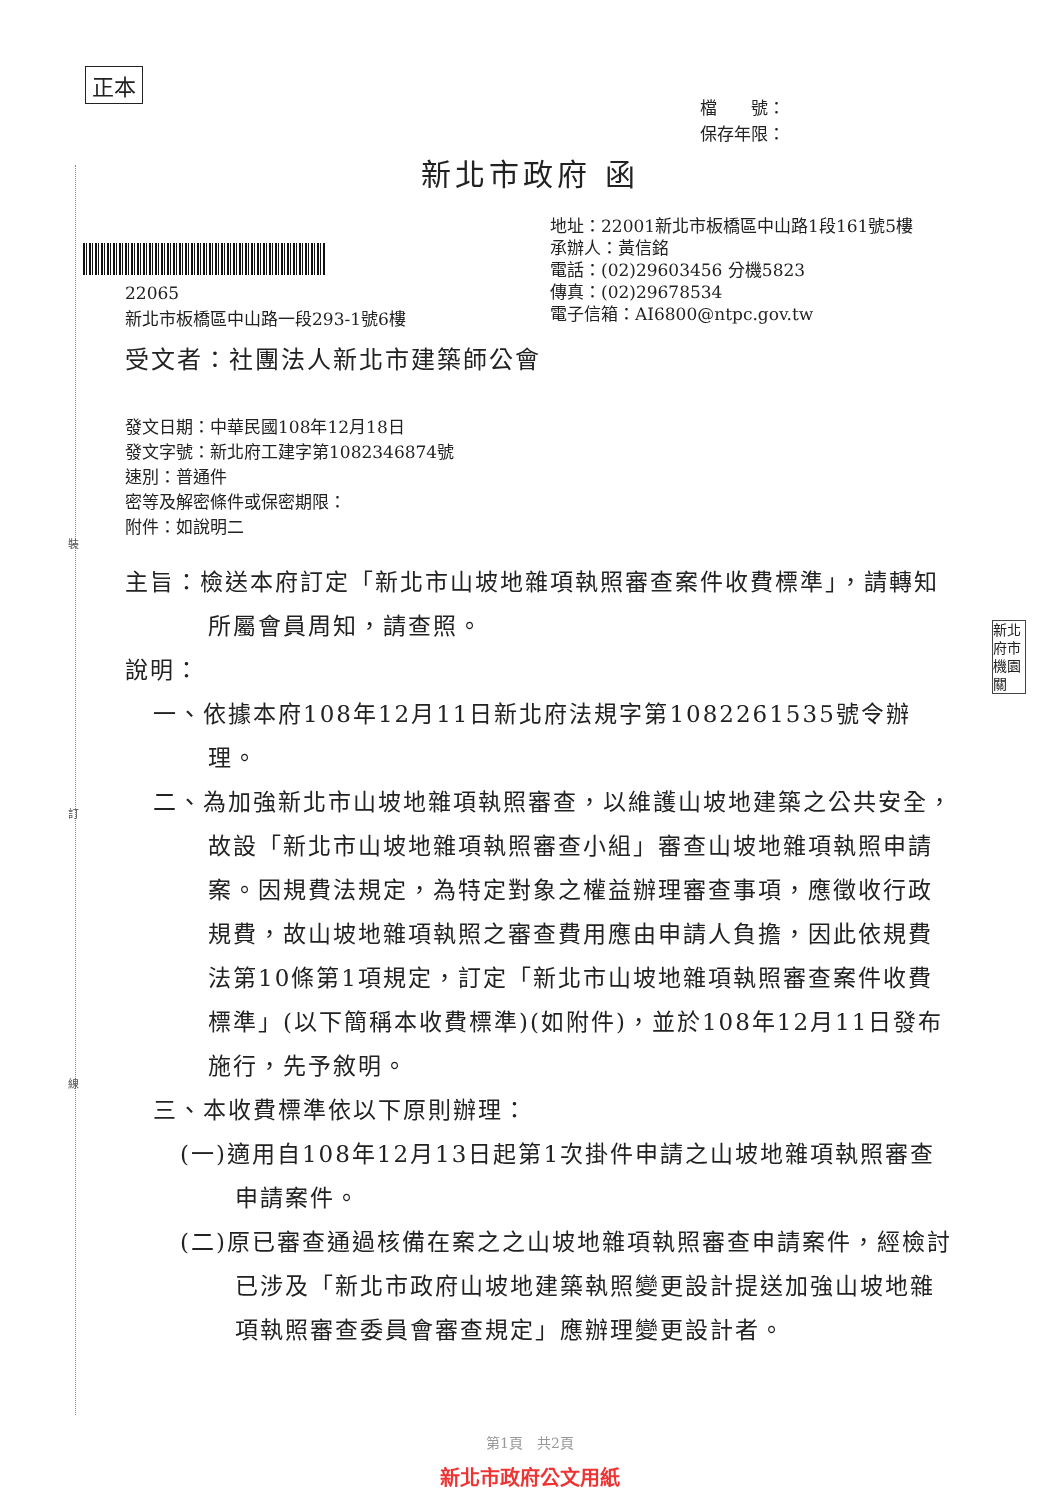裝
訂
線
正本
檔　　號：
保存年限：
新北市政府 函
地址：22001新北市板橋區中山路1段161號5樓
承辦人：黃信銘
電話：(02)29603456 分機5823
傳真：(02)29678534
電子信箱：AI6800@ntpc.gov.tw
22065
新北市板橋區中山路一段293-1號6樓
受文者：社團法人新北市建築師公會
發文日期：中華民國108年12月18日
發文字號：新北府工建字第1082346874號
速別：普通件
密等及解密條件或保密期限：
附件：如說明二
主旨：檢送本府訂定「新北市山坡地雜項執照審查案件收費標準」，請轉知所屬會員周知，請查照。
說明：
一、依據本府108年12月11日新北府法規字第1082261535號令辦理。
二、為加強新北市山坡地雜項執照審查，以維護山坡地建築之公共安全，故設「新北市山坡地雜項執照審查小組」審查山坡地雜項執照申請案。因規費法規定，為特定對象之權益辦理審查事項，應徵收行政規費，故山坡地雜項執照之審查費用應由申請人負擔，因此依規費法第10條第1項規定，訂定「新北市山坡地雜項執照審查案件收費標準」(以下簡稱本收費標準)(如附件)，並於108年12月11日發布施行，先予敘明。
三、本收費標準依以下原則辦理：
(一)適用自108年12月13日起第1次掛件申請之山坡地雜項執照審查申請案件。
(二)原已審查通過核備在案之之山坡地雜項執照審查申請案件，經檢討已涉及「新北市政府山坡地建築執照變更設計提送加強山坡地雜項執照審查委員會審查規定」應辦理變更設計者。
新北
府市
機園
關
第1頁　共2頁
新北市政府公文用紙